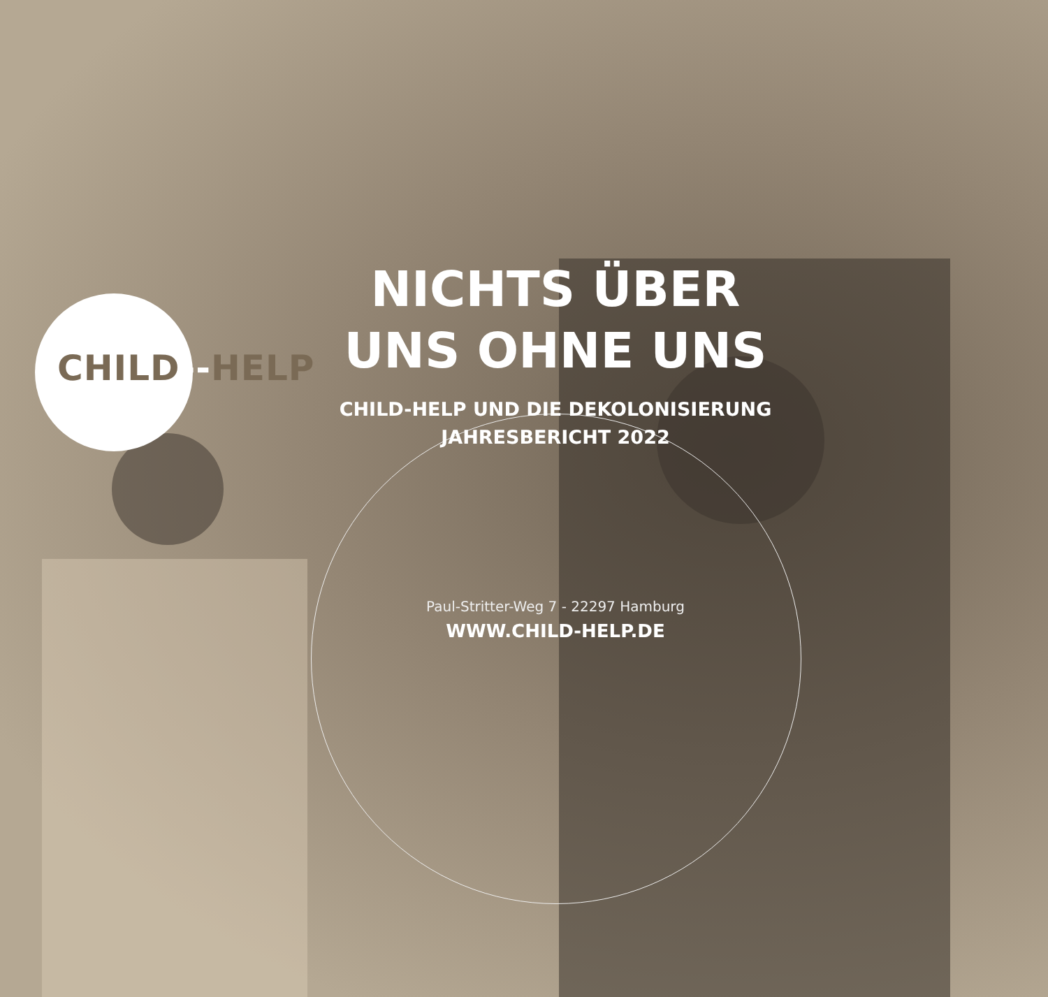CHILD--HELP
NICHTS ÜBER
UNS OHNE UNS
CHILD-HELP UND DIE DEKOLONISIERUNG
JAHRESBERICHT 2022
Paul-Stritter-Weg 7 - 22297 Hamburg
WWW.CHILD-HELP.DE